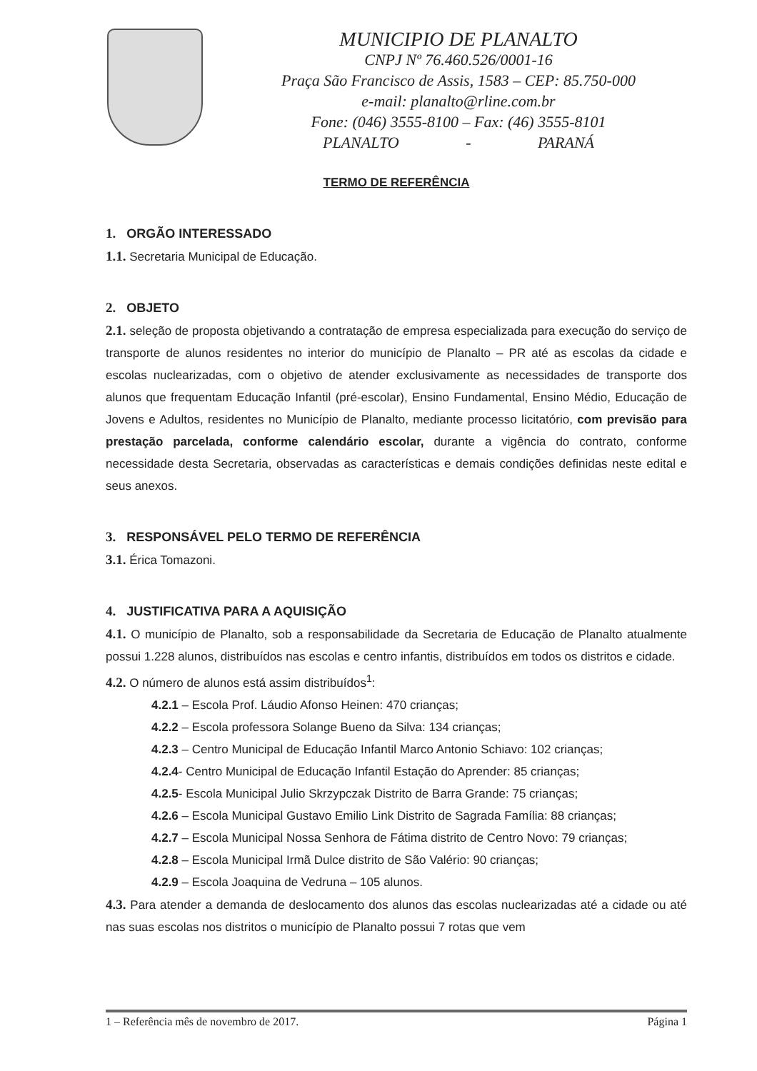MUNICIPIO DE PLANALTO
CNPJ Nº 76.460.526/0001-16
Praça São Francisco de Assis, 1583 – CEP: 85.750-000
e-mail: planalto@rline.com.br
Fone: (046) 3555-8100 – Fax: (46) 3555-8101
PLANALTO - PARANÁ
TERMO DE REFERÊNCIA
1. ORGÃO INTERESSADO
1.1. Secretaria Municipal de Educação.
2. OBJETO
2.1. seleção de proposta objetivando a contratação de empresa especializada para execução do serviço de transporte de alunos residentes no interior do município de Planalto – PR até as escolas da cidade e escolas nuclearizadas, com o objetivo de atender exclusivamente as necessidades de transporte dos alunos que frequentam Educação Infantil (pré-escolar), Ensino Fundamental, Ensino Médio, Educação de Jovens e Adultos, residentes no Município de Planalto, mediante processo licitatório, com previsão para prestação parcelada, conforme calendário escolar, durante a vigência do contrato, conforme necessidade desta Secretaria, observadas as características e demais condições definidas neste edital e seus anexos.
3. RESPONSÁVEL PELO TERMO DE REFERÊNCIA
3.1. Érica Tomazoni.
4. JUSTIFICATIVA PARA A AQUISIÇÃO
4.1. O município de Planalto, sob a responsabilidade da Secretaria de Educação de Planalto atualmente possui 1.228 alunos, distribuídos nas escolas e centro infantis, distribuídos em todos os distritos e cidade.
4.2. O número de alunos está assim distribuídos<sup>1</sup>:
4.2.1 – Escola Prof. Láudio Afonso Heinen: 470 crianças;
4.2.2 – Escola professora Solange Bueno da Silva: 134 crianças;
4.2.3 – Centro Municipal de Educação Infantil Marco Antonio Schiavo: 102 crianças;
4.2.4- Centro Municipal de Educação Infantil Estação do Aprender: 85 crianças;
4.2.5- Escola Municipal Julio Skrzypczak Distrito de Barra Grande: 75 crianças;
4.2.6 – Escola Municipal Gustavo Emilio Link Distrito de Sagrada Família: 88 crianças;
4.2.7 – Escola Municipal Nossa Senhora de Fátima distrito de Centro Novo: 79 crianças;
4.2.8 – Escola Municipal Irmã Dulce distrito de São Valério: 90 crianças;
4.2.9 – Escola Joaquina de Vedruna – 105 alunos.
4.3. Para atender a demanda de deslocamento dos alunos das escolas nuclearizadas até a cidade ou até nas suas escolas nos distritos o município de Planalto possui 7 rotas que vem
1 – Referência mês de novembro de 2017. Página 1